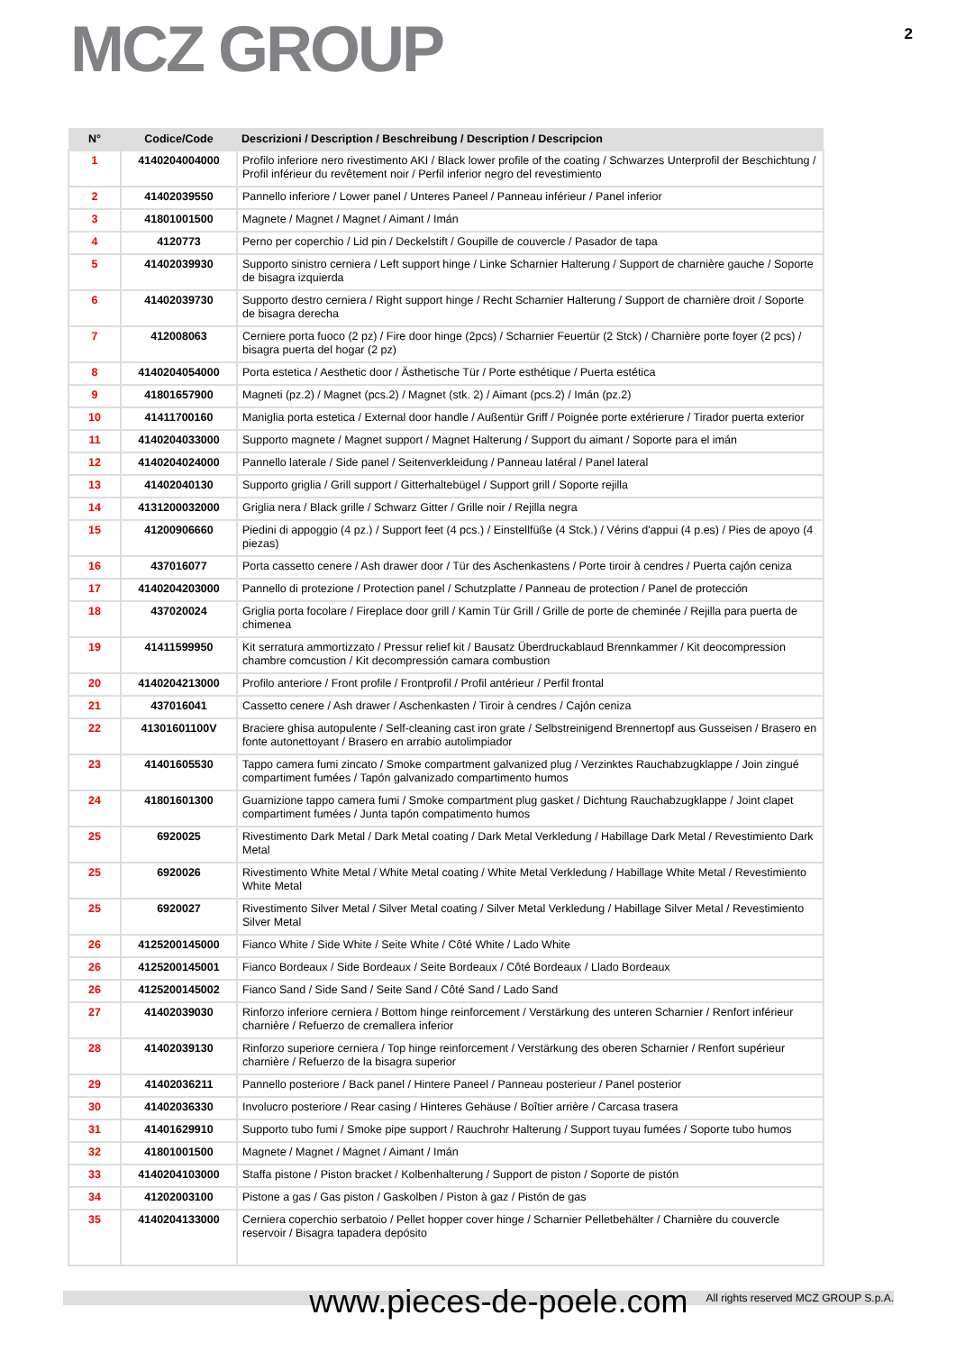MCZ GROUP
2
| N° | Codice/Code | Descrizioni / Description / Beschreibung / Description / Descripcion |
| --- | --- | --- |
| 1 | 4140204004000 | Profilo inferiore nero rivestimento AKI / Black lower profile of the coating / Schwarzes Unterprofil der Beschichtung / Profil inférieur du revêtement noir / Perfil inferior negro del revestimiento |
| 2 | 41402039550 | Pannello inferiore / Lower panel / Unteres Paneel / Panneau inférieur / Panel inferior |
| 3 | 41801001500 | Magnete / Magnet / Magnet / Aimant / Imán |
| 4 | 4120773 | Perno per coperchio / Lid pin / Deckelstift / Goupille de couvercle / Pasador de tapa |
| 5 | 41402039930 | Supporto sinistro cerniera / Left support hinge / Linke Scharnier Halterung / Support de charnière gauche / Soporte de bisagra izquierda |
| 6 | 41402039730 | Supporto destro cerniera / Right support hinge / Recht Scharnier Halterung / Support de charnière droit / Soporte de bisagra derecha |
| 7 | 412008063 | Cerniere porta fuoco (2 pz) / Fire door hinge (2pcs) / Scharnier Feuertür (2 Stck) / Charnière porte foyer (2 pcs) / bisagra puerta del hogar (2 pz) |
| 8 | 4140204054000 | Porta estetica / Aesthetic door / Ästhetische Tür / Porte esthétique / Puerta estética |
| 9 | 41801657900 | Magneti (pz.2) / Magnet (pcs.2) / Magnet (stk. 2) / Aimant (pcs.2) / Imán (pz.2) |
| 10 | 41411700160 | Maniglia porta estetica / External door handle / Außentür Griff / Poignée porte extérierure / Tirador puerta exterior |
| 11 | 4140204033000 | Supporto magnete / Magnet support / Magnet Halterung / Support du aimant / Soporte para el imán |
| 12 | 4140204024000 | Pannello laterale / Side panel / Seitenverkleidung / Panneau latéral / Panel lateral |
| 13 | 41402040130 | Supporto griglia / Grill support / Gitterhaltebügel / Support grill / Soporte rejilla |
| 14 | 4131200032000 | Griglia nera / Black grille / Schwarz Gitter / Grille noir / Rejilla negra |
| 15 | 41200906660 | Piedini di appoggio (4 pz.) / Support feet (4 pcs.) / Einstellfüße (4 Stck.) / Vérins d'appui (4 p.es) / Pies de apoyo (4 piezas) |
| 16 | 437016077 | Porta cassetto cenere / Ash drawer door / Tür des Aschenkastens / Porte tiroir à cendres / Puerta cajón ceniza |
| 17 | 4140204203000 | Pannello di protezione / Protection panel / Schutzplatte / Panneau de protection / Panel de protección |
| 18 | 437020024 | Griglia porta focolare / Fireplace door grill / Kamin Tür Grill / Grille de porte de cheminée / Rejilla para puerta de chimenea |
| 19 | 41411599950 | Kit serratura ammortizzato / Pressur relief kit / Bausatz Überdruckablaud Brennkammer / Kit deocompression chambre comcustion / Kit decompressión camara combustion |
| 20 | 4140204213000 | Profilo anteriore / Front profile / Frontprofil / Profil antérieur / Perfil frontal |
| 21 | 437016041 | Cassetto cenere / Ash drawer / Aschenkasten / Tiroir à cendres / Cajón ceniza |
| 22 | 41301601100V | Braciere ghisa autopulente / Self-cleaning cast iron grate / Selbstreinigend Brennertopf aus Gusseisen / Brasero en fonte autonettoyant / Brasero en arrabio autolimpiador |
| 23 | 41401605530 | Tappo camera fumi zincato / Smoke compartment galvanized plug / Verzinktes Rauchabzugklappe / Join zingué compartiment fumées / Tapón galvanizado compartimento humos |
| 24 | 41801601300 | Guarnizione tappo camera fumi / Smoke compartment plug gasket / Dichtung Rauchabzugklappe / Joint clapet compartiment fumées / Junta tapón compatimento humos |
| 25 | 6920025 | Rivestimento Dark Metal / Dark Metal coating / Dark Metal Verkledung / Habillage Dark Metal / Revestimiento Dark Metal |
| 25 | 6920026 | Rivestimento White Metal / White Metal coating / White Metal Verkledung / Habillage White Metal / Revestimiento White Metal |
| 25 | 6920027 | Rivestimento Silver Metal / Silver Metal coating / Silver Metal Verkledung / Habillage Silver Metal / Revestimiento Silver Metal |
| 26 | 4125200145000 | Fianco White / Side White / Seite White / Côté White / Lado White |
| 26 | 4125200145001 | Fianco Bordeaux / Side Bordeaux / Seite Bordeaux / Côté Bordeaux / Llado Bordeaux |
| 26 | 4125200145002 | Fianco Sand / Side Sand / Seite Sand / Côté Sand / Lado Sand |
| 27 | 41402039030 | Rinforzo inferiore cerniera / Bottom hinge reinforcement / Verstärkung des unteren Scharnier / Renfort inférieur charnière / Refuerzo de cremallera inferior |
| 28 | 41402039130 | Rinforzo superiore cerniera / Top hinge reinforcement / Verstärkung des oberen Scharnier / Renfort supérieur charnière / Refuerzo de la bisagra superior |
| 29 | 41402036211 | Pannello posteriore / Back panel / Hintere Paneel / Panneau posterieur / Panel posterior |
| 30 | 41402036330 | Involucro posteriore / Rear casing / Hinteres Gehäuse / Boîtier arrière / Carcasa trasera |
| 31 | 41401629910 | Supporto tubo fumi / Smoke pipe support / Rauchrohr Halterung / Support tuyau fumées / Soporte tubo humos |
| 32 | 41801001500 | Magnete / Magnet / Magnet / Aimant / Imán |
| 33 | 4140204103000 | Staffa pistone / Piston bracket / Kolbenhalterung / Support de piston / Soporte de pistón |
| 34 | 41202003100 | Pistone a gas / Gas piston / Gaskolben / Piston à gaz / Pistón de gas |
| 35 | 4140204133000 | Cerniera coperchio serbatoio / Pellet hopper cover hinge / Scharnier Pelletbehälter / Charnière du couvercle reservoir / Bisagra tapadera depósito |
www.pieces-de-poele.com All rights reserved MCZ GROUP S.p.A.